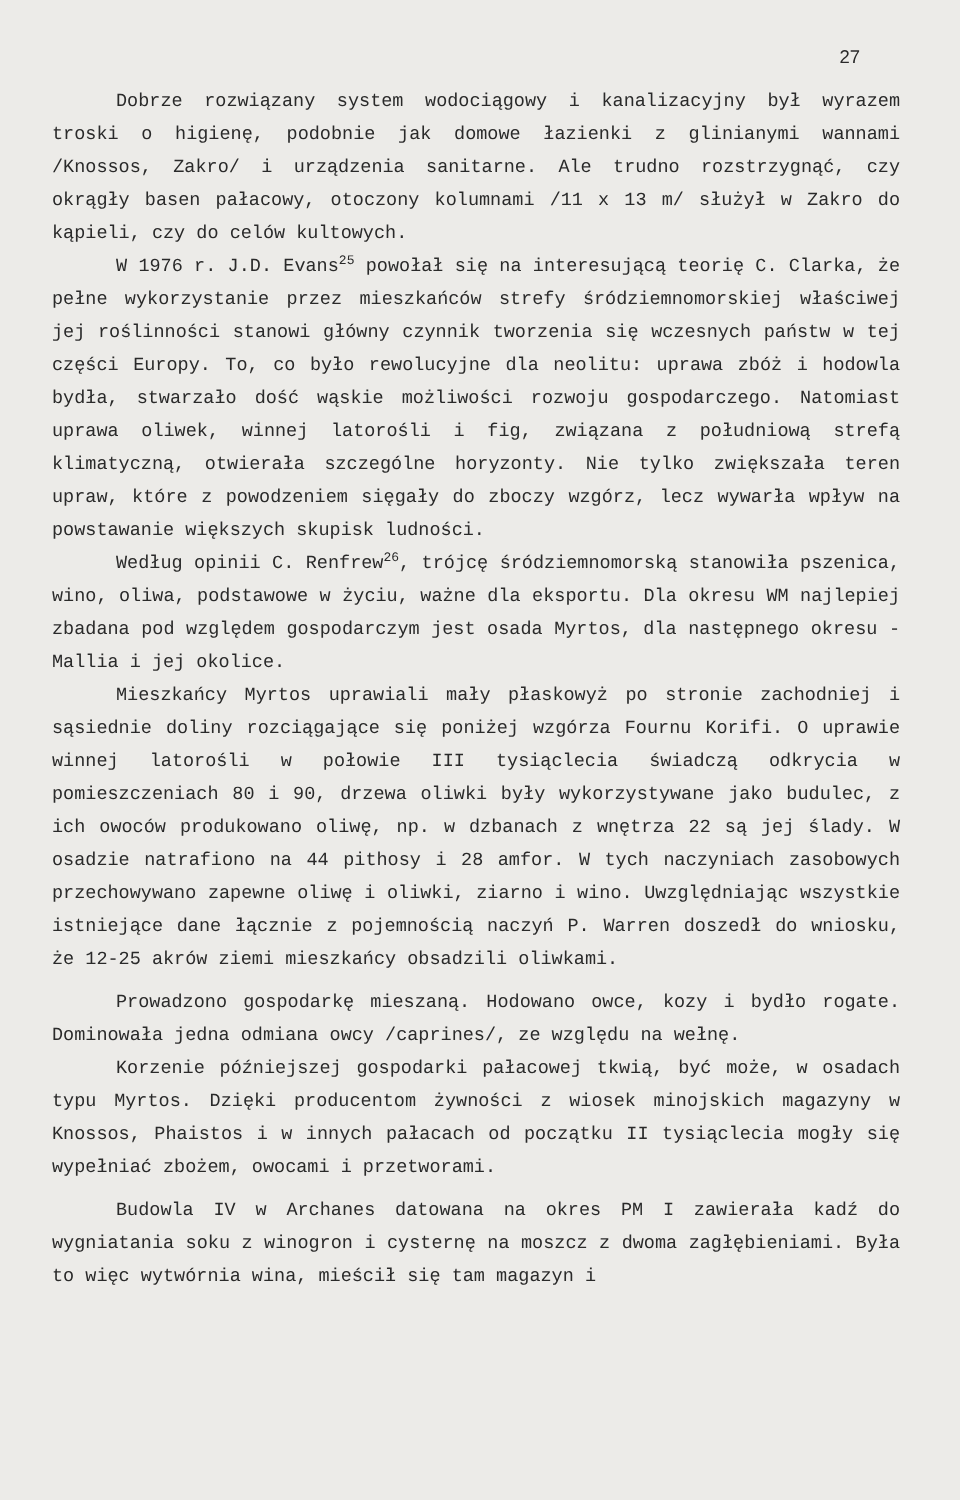27
Dobrze rozwiązany system wodociągowy i kanalizacyjny był wyrazem troski o higienę, podobnie jak domowe łazienki z glinianymi wannami /Knossos, Zakro/ i urządzenia sanitarne. Ale trudno rozstrzygnąć, czy okrągły basen pałacowy, otoczony kolumnami /11 x 13 m/ służył w Zakro do kąpieli, czy do celów kultowych.
W 1976 r. J.D. Evans<sup>25</sup> powołał się na interesującą teorię C. Clarka, że pełne wykorzystanie przez mieszkańców strefy śródziemnomorskiej właściwej jej roślinności stanowi główny czynnik tworzenia się wczesnych państw w tej części Europy. To, co było rewolucyjne dla neolitu: uprawa zbóż i hodowla bydła, stwarzało dość wąskie możliwości rozwoju gospodarczego. Natomiast uprawa oliwek, winnej latorośli i fig, związana z południową strefą klimatyczną, otwierała szczególne horyzonty. Nie tylko zwiększała teren upraw, które z powodzeniem sięgały do zboczy wzgórz, lecz wywarła wpływ na powstawanie większych skupisk ludności.
Według opinii C. Renfrew<sup>26</sup>, trójcę śródziemnomorską stanowiła pszenica, wino, oliwa, podstawowe w życiu, ważne dla eksportu. Dla okresu WM najlepiej zbadana pod względem gospodarczym jest osada Myrtos, dla następnego okresu - Mallia i jej okolice.
Mieszkańcy Myrtos uprawiali mały płaskowyż po stronie zachodniej i sąsiednie doliny rozciągające się poniżej wzgórza Fournu Korifi. O uprawie winnej latorośli w połowie III tysiąclecia świadczą odkrycia w pomieszczeniach 80 i 90, drzewa oliwki były wykorzystywane jako budulec, z ich owoców produkowano oliwę, np. w dzbanach z wnętrza 22 są jej ślady. W osadzie natrafiono na 44 pithosy i 28 amfor. W tych naczyniach zasobowych przechowywano zapewne oliwę i oliwki, ziarno i wino. Uwzględniając wszystkie istniejące dane łącznie z pojemnością naczyń P. Warren doszedł do wniosku, że 12-25 akrów ziemi mieszkańcy obsadzili oliwkami.
Prowadzono gospodarkę mieszaną. Hodowano owce, kozy i bydło rogate. Dominowała jedna odmiana owcy /caprines/, ze względu na wełnę.
Korzenie późniejszej gospodarki pałacowej tkwią, być może, w osadach typu Myrtos. Dzięki producentom żywności z wiosek minojskich magazyny w Knossos, Phaistos i w innych pałacach od początku II tysiąclecia mogły się wypełniać zbożem, owocami i przetworami.
Budowla IV w Archanes datowana na okres PM I zawierała kadź do wygniatania soku z winogron i cysternę na moszcz z dwoma zagłębieniami. Była to więc wytwórnia wina, mieścił się tam magazyn i